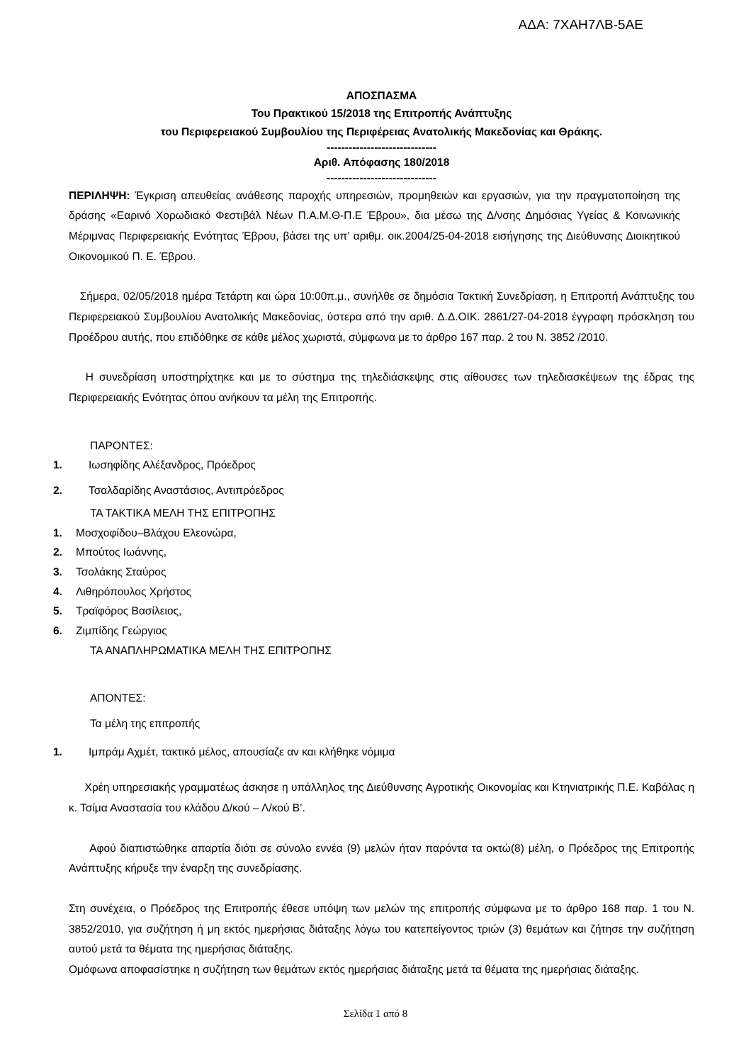ΑΔΑ: 7ΧΑΗ7ΛΒ-5ΑΕ
ΑΠΟΣΠΑΣΜΑ
Του Πρακτικού 15/2018 της Επιτροπής Ανάπτυξης
του Περιφερειακού Συμβουλίου της Περιφέρειας Ανατολικής Μακεδονίας και Θράκης.
------------------------------
Αριθ. Απόφασης 180/2018
------------------------------
ΠΕΡΙΛΗΨΗ: Έγκριση απευθείας ανάθεσης παροχής υπηρεσιών, προμηθειών και εργασιών, για την πραγματοποίηση της δράσης «Εαρινό Χορωδιακό Φεστιβάλ Νέων Π.Α.Μ.Θ-Π.Ε Έβρου», δια μέσω της Δ/νσης Δημόσιας Υγείας & Κοινωνικής Μέριμνας Περιφερειακής Ενότητας Έβρου, βάσει της υπ’ αριθμ. οικ.2004/25-04-2018 εισήγησης της Διεύθυνσης Διοικητικού Οικονομικού Π. Ε. Έβρου.
Σήμερα, 02/05/2018 ημέρα Τετάρτη και ώρα 10:00π.μ., συνήλθε σε δημόσια Τακτική Συνεδρίαση, η Επιτροπή Ανάπτυξης του Περιφερειακού Συμβουλίου Ανατολικής Μακεδονίας, ύστερα από την αριθ. Δ.Δ.ΟΙΚ. 2861/27-04-2018 έγγραφη πρόσκληση του Προέδρου αυτής, που επιδόθηκε σε κάθε μέλος χωριστά, σύμφωνα με το άρθρο 167 παρ. 2 του Ν. 3852 /2010.
Η συνεδρίαση υποστηρίχτηκε και με το σύστημα της τηλεδιάσκεψης στις αίθουσες των τηλεδιασκέψεων της έδρας της Περιφερειακής Ενότητας όπου ανήκουν τα μέλη της Επιτροπής.
ΠΑΡΟΝΤΕΣ:
1. Ιωσηφίδης Αλέξανδρος, Πρόεδρος
2. Τσαλδαρίδης Αναστάσιος, Αντιπρόεδρος
ΤΑ ΤΑΚΤΙΚΑ ΜΕΛΗ ΤΗΣ ΕΠΙΤΡΟΠΗΣ
1. Μοσχοφίδου–Βλάχου Ελεονώρα,
2. Μπούτος Ιωάννης,
3. Τσολάκης Σταύρος
4. Λιθηρόπουλος Χρήστος
5. Τραϊφόρος Βασίλειος,
6. Ζιμπίδης Γεώργιος
ΤΑ ΑΝΑΠΛΗΡΩΜΑΤΙΚΑ ΜΕΛΗ ΤΗΣ ΕΠΙΤΡΟΠΗΣ
ΑΠΟΝΤΕΣ:
Τα μέλη της επιτροπής
1. Ιμπράμ Αχμέτ, τακτικό μέλος, απουσίαζε αν και κλήθηκε νόμιμα
Χρέη υπηρεσιακής γραμματέως άσκησε η υπάλληλος της Διεύθυνσης Αγροτικής Οικονομίας και Κτηνιατρικής Π.Ε. Καβάλας η κ. Τσίμα Αναστασία του κλάδου Δ/κού – Λ/κού Β’.
Αφού διαπιστώθηκε απαρτία διότι σε σύνολο εννέα (9) μελών ήταν παρόντα τα οκτώ(8) μέλη, ο Πρόεδρος της Επιτροπής Ανάπτυξης κήρυξε την έναρξη της συνεδρίασης.
Στη συνέχεια, ο Πρόεδρος της Επιτροπής έθεσε υπόψη των μελών της επιτροπής σύμφωνα με το άρθρο 168 παρ. 1 του Ν. 3852/2010, για συζήτηση ή μη εκτός ημερήσιας διάταξης λόγω του κατεπείγοντος τριών (3) θεμάτων και ζήτησε την συζήτηση αυτού μετά τα θέματα της ημερήσιας διάταξης.
Ομόφωνα αποφασίστηκε η συζήτηση των θεμάτων εκτός ημερήσιας διάταξης μετά τα θέματα της ημερήσιας διάταξης.
Σελίδα 1 από 8